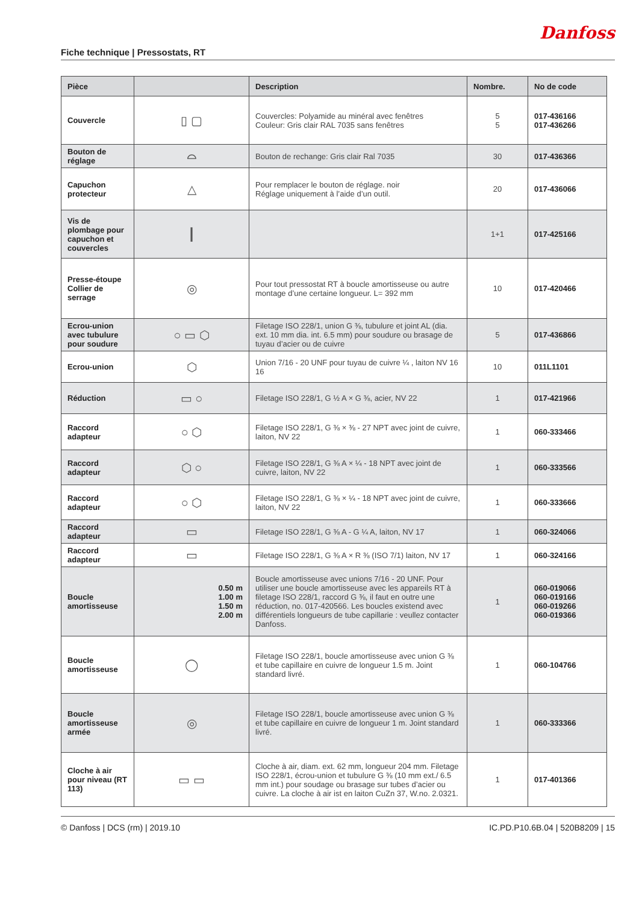Fiche technique | Pressostats, RT
Danfoss
| Pièce | | Description | Nombre. | No de code |
| --- | --- | --- | --- | --- |
| Couvercle | ▯ ▢ | Couvercles: Polyamide au minéral avec fenêtres Couleur: Gris clair RAL 7035 sans fenêtres | 5 5 | 017-436166 017-436266 |
| Bouton de réglage | ⌓ | Bouton de rechange: Gris clair Ral 7035 | 30 | 017-436366 |
| Capuchon protecteur | △ | Pour remplacer le bouton de réglage. noir Réglage uniquement à l’aide d’un outil. | 20 | 017-436066 |
| Vis de plombage pour capuchon et couvercles | ┃ | | 1+1 | 017-425166 |
| Presse-étoupe Collier de serrage | ◎ | Pour tout pressostat RT à boucle amortisseuse ou autre montage d’une certaine longueur. L= 392 mm | 10 | 017-420466 |
| Ecrou-union avec tubulure pour soudure | ○ ▭ ⬡ | Filetage ISO 228/1, union G ⅜, tubulure et joint AL (dia. ext. 10 mm dia. int. 6.5 mm) pour soudure ou brasage de tuyau d’acier ou de cuivre | 5 | 017-436866 |
| Ecrou-union | ⬡ | Union 7/16 - 20 UNF pour tuyau de cuivre ¼ , laiton NV 16 16 | 10 | 011L1101 |
| Réduction | ▭ ○ | Filetage ISO 228/1, G ½ A × G ⅜, acier, NV 22 | 1 | 017-421966 |
| Raccord adapteur | ○ ⬡ | Filetage ISO 228/1, G ⅜ × ⅜ - 27 NPT avec joint de cuivre, laiton, NV 22 | 1 | 060-333466 |
| Raccord adapteur | ⬡ ○ | Filetage ISO 228/1, G ⅜ A × ¼ - 18 NPT avec joint de cuivre, laiton, NV 22 | 1 | 060-333566 |
| Raccord adapteur | ○ ⬡ | Filetage ISO 228/1, G ⅜ × ¼ - 18 NPT avec joint de cuivre, laiton, NV 22 | 1 | 060-333666 |
| Raccord adapteur | ▭ | Filetage ISO 228/1, G ⅜ A - G ¼ A, laiton, NV 17 | 1 | 060-324066 |
| Raccord adapteur | ▭ | Filetage ISO 228/1, G ⅜ A × R ⅜ (ISO 7/1) laiton, NV 17 | 1 | 060-324166 |
| Boucle amortisseuse | 0.50 m 1.00 m 1.50 m 2.00 m | Boucle amortisseuse avec unions 7/16 - 20 UNF. Pour utiliser une boucle amortisseuse avec les appareils RT à filetage ISO 228/1, raccord G ⅜, il faut en outre une réduction, no. 017-420566. Les boucles existend avec différentiels longueurs de tube capillarie : veullez contacter Danfoss. | 1 | 060-019066 060-019166 060-019266 060-019366 |
| Boucle amortisseuse | ◯ | Filetage ISO 228/1, boucle amortisseuse avec union G ⅜ et tube capillaire en cuivre de longueur 1.5 m. Joint standard livré. | 1 | 060-104766 |
| Boucle amortisseuse armée | ◎ | Filetage ISO 228/1, boucle amortisseuse avec union G ⅜ et tube capillaire en cuivre de longueur 1 m. Joint standard livré. | 1 | 060-333366 |
| Cloche à air pour niveau (RT 113) | ▭ ▭ | Cloche à air, diam. ext. 62 mm, longueur 204 mm. Filetage ISO 228/1, écrou-union et tubulure G ⅜ (10 mm ext./ 6.5 mm int.) pour soudage ou brasage sur tubes d’acier ou cuivre. La cloche à air ist en laiton CuZn 37, W.no. 2.0321. | 1 | 017-401366 |
© Danfoss | DCS (rm) | 2019.10 IC.PD.P10.6B.04 | 520B8209 | 15